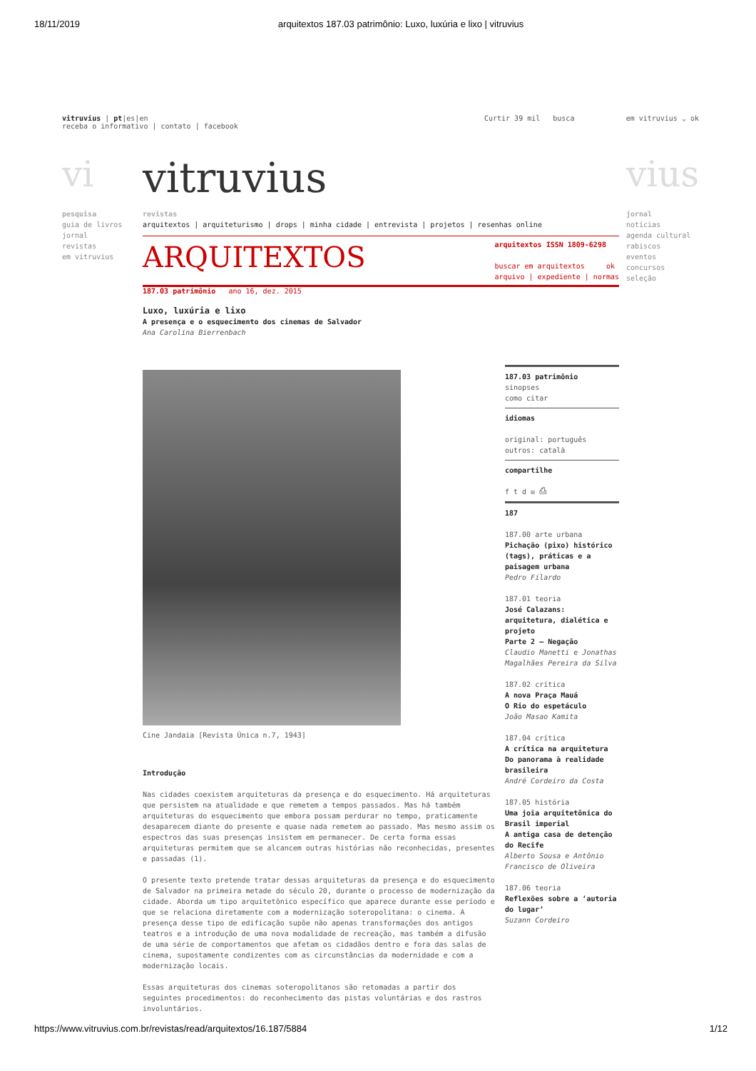18/11/2019 arquitextos 187.03 patrimônio: Luxo, luxúria e lixo | vitruvius
vitruvius | pt|es|en
receba o informativo | contato | facebook
Curtir 39 mil busca em vitruvius ⌄ ok
vi vitruvius vius
pesquisa
guia de livros
jornal
revistas
em vitruvius
jornal
notícias
agenda cultural
rabiscos
eventos
concursos
seleção
revistas
arquitextos | arquiteturismo | drops | minha cidade | entrevista | projetos | resenhas online
ARQUITEXTOS
arquitextos ISSN 1809-6298
buscar em arquitextos ok
arquivo | expediente | normas
187.03 patrimônio ano 16, dez. 2015
Luxo, luxúria e lixo
A presença e o esquecimento dos cinemas de Salvador
Ana Carolina Bierrenbach
Cine Jandaia [Revista Única n.7, 1943]
Introdução
Nas cidades coexistem arquiteturas da presença e do esquecimento. Há arquiteturas que persistem na atualidade e que remetem a tempos passados. Mas há também arquiteturas do esquecimento que embora possam perdurar no tempo, praticamente desaparecem diante do presente e quase nada remetem ao passado. Mas mesmo assim os espectros das suas presenças insistem em permanecer. De certa forma essas arquiteturas permitem que se alcancem outras histórias não reconhecidas, presentes e passadas (1).
O presente texto pretende tratar dessas arquiteturas da presença e do esquecimento de Salvador na primeira metade do século 20, durante o processo de modernização da cidade. Aborda um tipo arquitetônico específico que aparece durante esse período e que se relaciona diretamente com a modernização soteropolitana: o cinema. A presença desse tipo de edificação supõe não apenas transformações dos antigos teatros e a introdução de uma nova modalidade de recreação, mas também a difusão de uma série de comportamentos que afetam os cidadãos dentro e fora das salas de cinema, supostamente condizentes com as circunstâncias da modernidade e com a modernização locais.
Essas arquiteturas dos cinemas soteropolitanos são retomadas a partir dos seguintes procedimentos: do reconhecimento das pistas voluntárias e dos rastros involuntários.
187.03 patrimônio
sinopses
como citar
idiomas
original: português
outros: català
compartilhe
f t d ✉ ⎙
187
187.00 arte urbana
Pichação (pixo) histórico (tags), práticas e a paisagem urbana
Pedro Filardo
187.01 teoria
José Calazans: arquitetura, dialética e projeto
Parte 2 – Negação
Claudio Manetti e Jonathas Magalhães Pereira da Silva
187.02 crítica
A nova Praça Mauá
O Rio do espetáculo
João Masao Kamita
187.04 crítica
A crítica na arquitetura
Do panorama à realidade brasileira
André Cordeiro da Costa
187.05 história
Uma joia arquitetônica do Brasil imperial
A antiga casa de detenção do Recife
Alberto Sousa e Antônio Francisco de Oliveira
187.06 teoria
Reflexões sobre a ‘autoria do lugar’
Suzann Cordeiro
https://www.vitruvius.com.br/revistas/read/arquitextos/16.187/5884 1/12